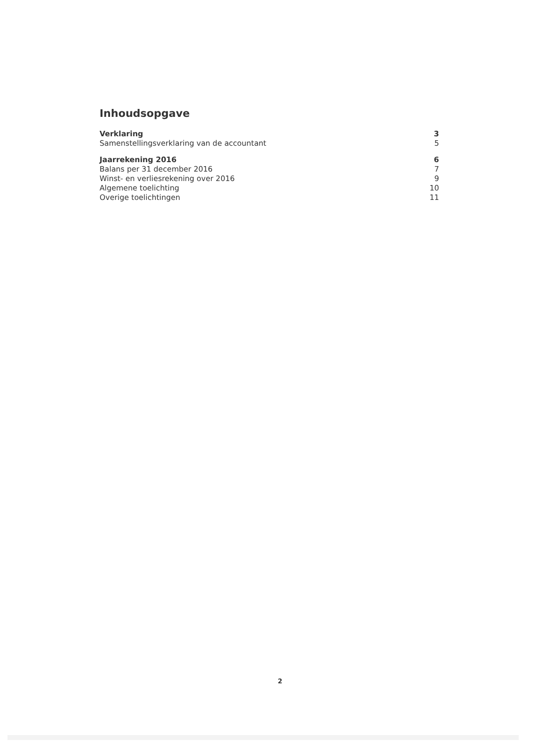Inhoudsopgave
Verklaring 3
Samenstellingsverklaring van de accountant 5
Jaarrekening 2016 6
Balans per 31 december 2016 7
Winst- en verliesrekening over 2016 9
Algemene toelichting 10
Overige toelichtingen 11
2